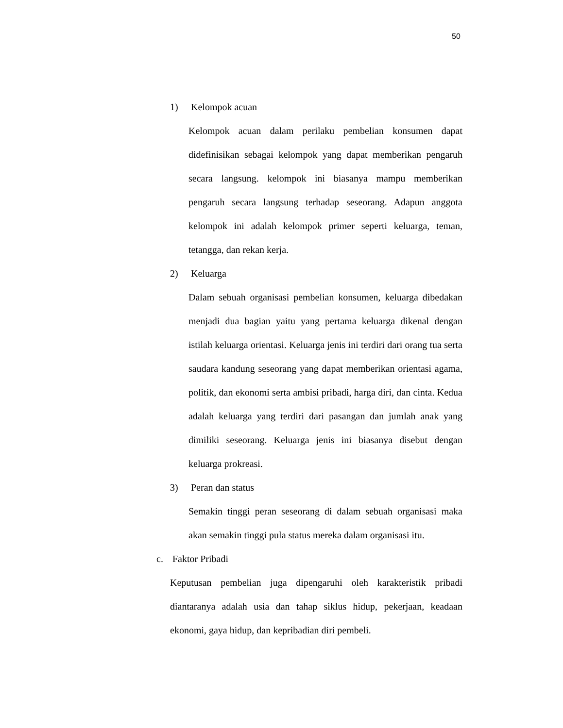50
1) Kelompok acuan
Kelompok acuan dalam perilaku pembelian konsumen dapat didefinisikan sebagai kelompok yang dapat memberikan pengaruh secara langsung. kelompok ini biasanya mampu memberikan pengaruh secara langsung terhadap seseorang. Adapun anggota kelompok ini adalah kelompok primer seperti keluarga, teman, tetangga, dan rekan kerja.
2) Keluarga
Dalam sebuah organisasi pembelian konsumen, keluarga dibedakan menjadi dua bagian yaitu yang pertama keluarga dikenal dengan istilah keluarga orientasi. Keluarga jenis ini terdiri dari orang tua serta saudara kandung seseorang yang dapat memberikan orientasi agama, politik, dan ekonomi serta ambisi pribadi, harga diri, dan cinta. Kedua adalah keluarga yang terdiri dari pasangan dan jumlah anak yang dimiliki seseorang. Keluarga jenis ini biasanya disebut dengan keluarga prokreasi.
3) Peran dan status
Semakin tinggi peran seseorang di dalam sebuah organisasi maka akan semakin tinggi pula status mereka dalam organisasi itu.
c. Faktor Pribadi
Keputusan pembelian juga dipengaruhi oleh karakteristik pribadi diantaranya adalah usia dan tahap siklus hidup, pekerjaan, keadaan ekonomi, gaya hidup, dan kepribadian diri pembeli.